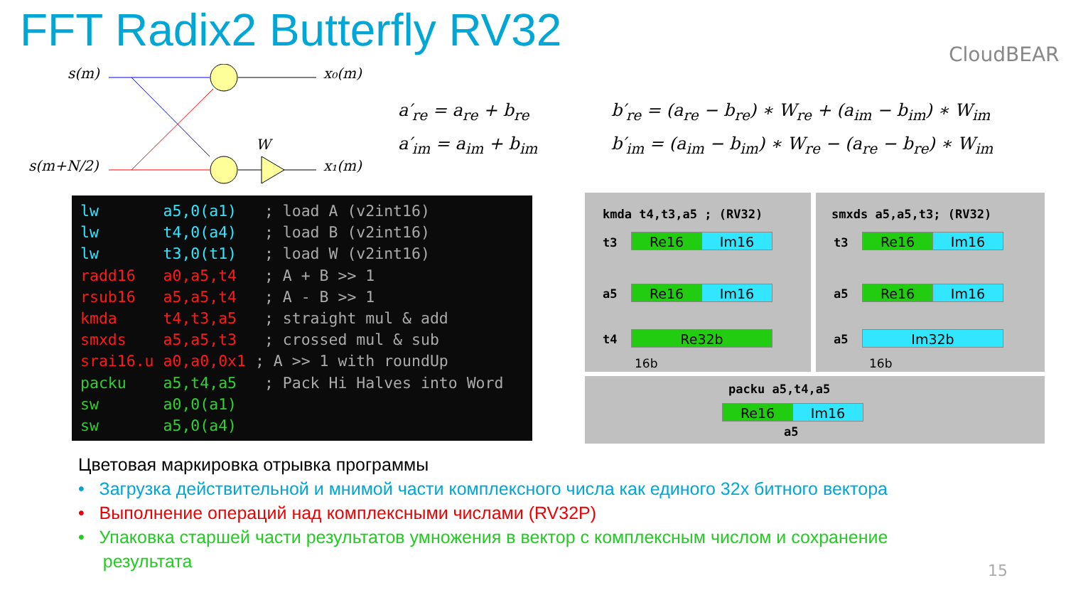FFT Radix2 Butterfly RV32 CloudBEAR
s(m)
s(m+N/2)
x₀(m)
x₁(m)
W
a′<sub>re</sub> = a<sub>re</sub> + b<sub>re</sub>
a′<sub>im</sub> = a<sub>im</sub> + b<sub>im</sub>
b′<sub>re</sub> = (a<sub>re</sub> − b<sub>re</sub>) ∗ W<sub>re</sub> + (a<sub>im</sub> − b<sub>im</sub>) ∗ W<sub>im</sub>
b′<sub>im</sub> = (a<sub>im</sub> − b<sub>im</sub>) ∗ W<sub>re</sub> − (a<sub>re</sub> − b<sub>re</sub>) ∗ W<sub>im</sub>
lw a5,0(a1) ; load A (v2int16) lw t4,0(a4) ; load B (v2int16) lw t3,0(t1) ; load W (v2int16) radd16 a0,a5,t4 ; A + B >> 1 rsub16 a5,a5,t4 ; A - B >> 1 kmda t4,t3,a5 ; straight mul & add smxds a5,a5,t3 ; crossed mul & sub srai16.u a0,a0,0x1 ; A >> 1 with roundUp packu a5,t4,a5 ; Pack Hi Halves into Word sw a0,0(a1) sw a5,0(a4)
kmda t4,t3,a5 ; (RV32)
t3 Re16 Im16
a5 Re16 Im16
t4 Re32b
16b
smxds a5,a5,t3; (RV32)
t3 Re16 Im16
a5 Re16 Im16
a5 Im32b
16b
packu a5,t4,a5
Re16 Im16
a5
Цветовая маркировка отрывка программы
• Загрузка действительной и мнимой части комплексного числа как единого 32х битного вектора
• Выполнение операций над комплексными числами (RV32P)
• Упаковка старшей части результатов умножения в вектор с комплексным числом и сохранение
результата
15